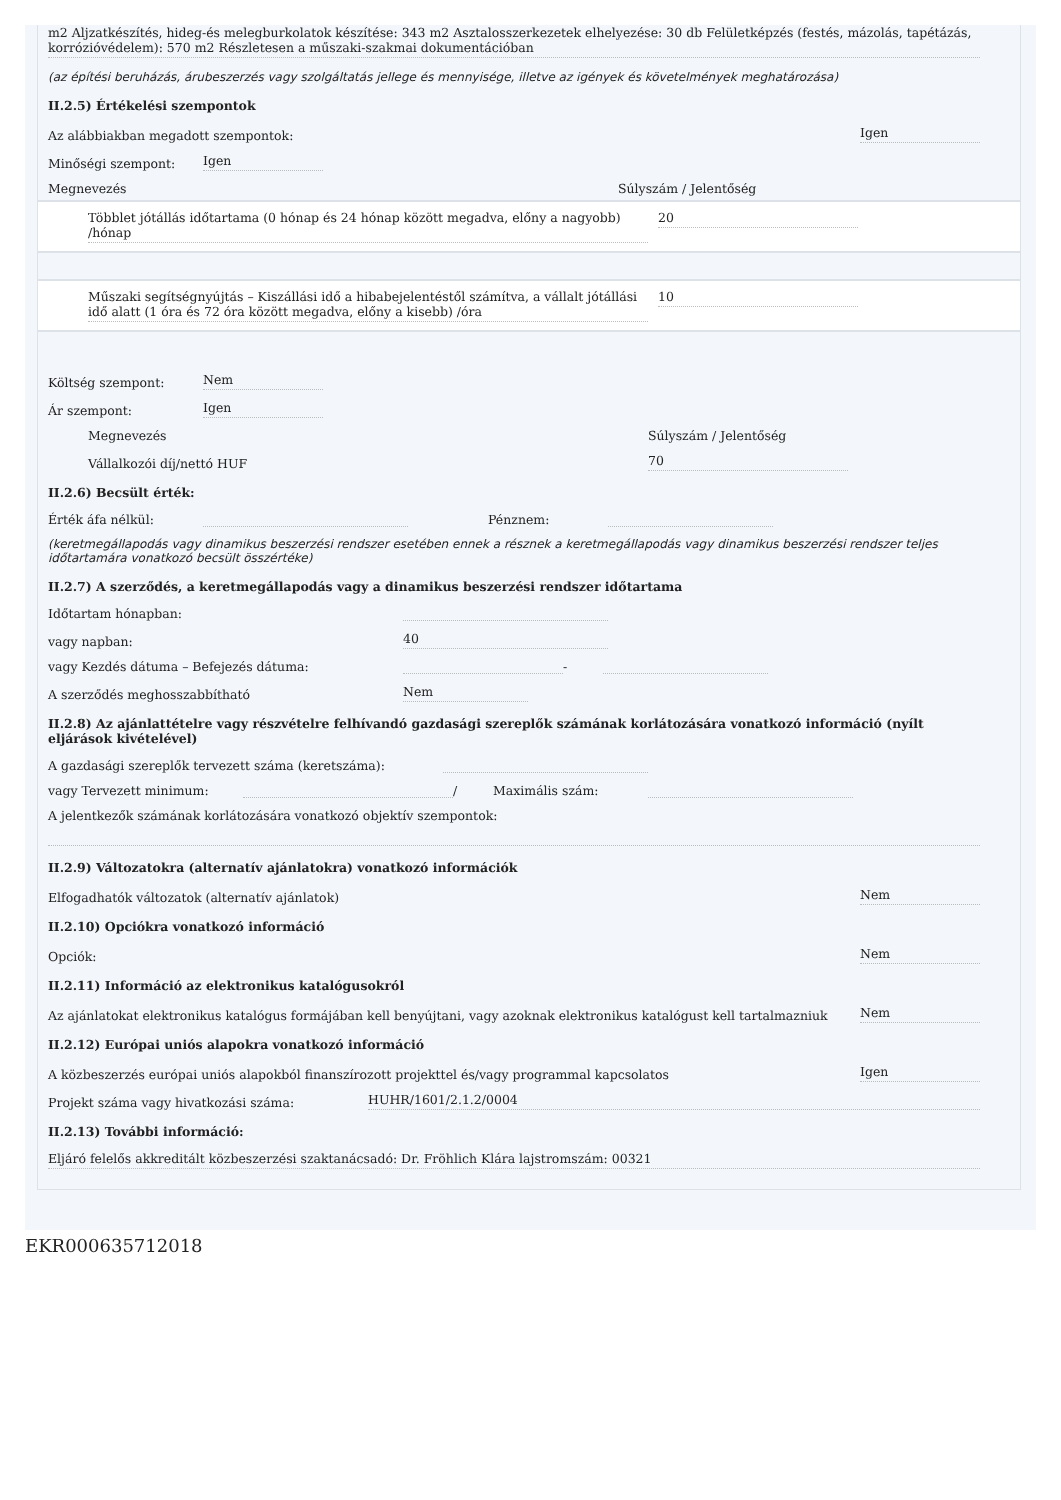m2 Aljzatkészítés, hideg-és melegburkolatok készítése: 343 m2 Asztalosszerkezetek elhelyezése: 30 db Felületképzés (festés, mázolás, tapétázás, korrózióvédelem): 570 m2 Részletesen a műszaki-szakmai dokumentációban
(az építési beruházás, árubeszerzés vagy szolgáltatás jellege és mennyisége, illetve az igények és követelmények meghatározása)
II.2.5) Értékelési szempontok
Az alábbiakban megadott szempontok: Igen
Minőségi szempont: Igen
Megnevezés Súlyszám / Jelentőség
Többlet jótállás időtartama (0 hónap és 24 hónap között megadva, előny a nagyobb) /hónap 20
Műszaki segítségnyújtás – Kiszállási idő a hibabejelentéstől számítva, a vállalt jótállási idő alatt (1 óra és 72 óra között megadva, előny a kisebb) /óra 10
Költség szempont: Nem
Ár szempont: Igen
Megnevezés Súlyszám / Jelentőség
Vállalkozói díj/nettó HUF 70
II.2.6) Becsült érték:
Érték áfa nélkül: Pénznem:
(keretmegállapodás vagy dinamikus beszerzési rendszer esetében ennek a résznek a keretmegállapodás vagy dinamikus beszerzési rendszer teljes időtartamára vonatkozó becsült összértéke)
II.2.7) A szerződés, a keretmegállapodás vagy a dinamikus beszerzési rendszer időtartama
Időtartam hónapban:
vagy napban: 40
vagy Kezdés dátuma – Befejezés dátuma: -
A szerződés meghosszabbítható Nem
II.2.8) Az ajánlattételre vagy részvételre felhívandó gazdasági szereplők számának korlátozására vonatkozó információ (nyílt eljárások kivételével)
A gazdasági szereplők tervezett száma (keretszáma):
vagy Tervezett minimum: / Maximális szám:
A jelentkezők számának korlátozására vonatkozó objektív szempontok:
II.2.9) Változatokra (alternatív ajánlatokra) vonatkozó információk
Elfogadhatók változatok (alternatív ajánlatok) Nem
II.2.10) Opciókra vonatkozó információ
Opciók: Nem
II.2.11) Információ az elektronikus katalógusokról
Az ajánlatokat elektronikus katalógus formájában kell benyújtani, vagy azoknak elektronikus katalógust kell tartalmazniuk Nem
II.2.12) Európai uniós alapokra vonatkozó információ
A közbeszerzés európai uniós alapokból finanszírozott projekttel és/vagy programmal kapcsolatos Igen
Projekt száma vagy hivatkozási száma: HUHR/1601/2.1.2/0004
II.2.13) További információ:
Eljáró felelős akkreditált közbeszerzési szaktanácsadó: Dr. Fröhlich Klára lajstromszám: 00321
EKR000635712018